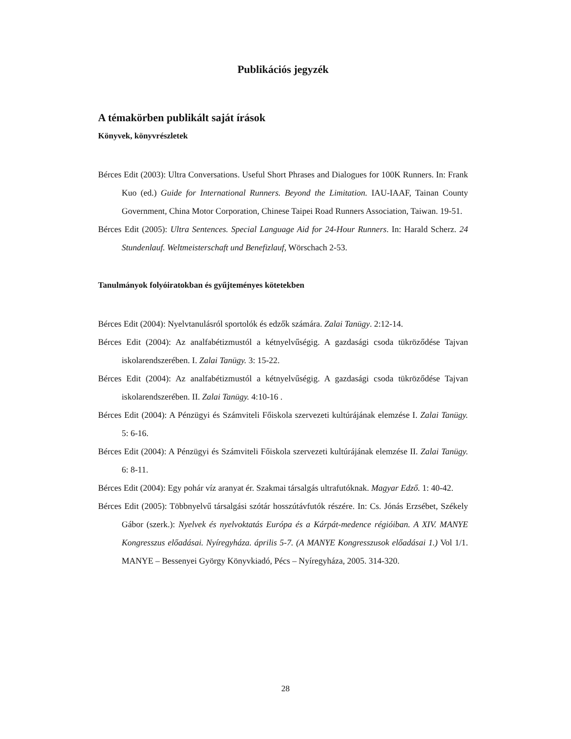Publikációs jegyzék
A témakörben publikált saját írások
Könyvek, könyvrészletek
Bérces Edit (2003): Ultra Conversations. Useful Short Phrases and Dialogues for 100K Runners. In: Frank Kuo (ed.) Guide for International Runners. Beyond the Limitation. IAU-IAAF, Tainan County Government, China Motor Corporation, Chinese Taipei Road Runners Association, Taiwan. 19-51.
Bérces Edit (2005): Ultra Sentences. Special Language Aid for 24-Hour Runners. In: Harald Scherz. 24 Stundenlauf. Weltmeisterschaft und Benefizlauf, Wörschach 2-53.
Tanulmányok folyóiratokban és gyűjteményes kötetekben
Bérces Edit (2004): Nyelvtanulásról sportolók és edzők számára. Zalai Tanügy. 2:12-14.
Bérces Edit (2004): Az analfabétizmustól a kétnyelvűségig. A gazdasági csoda tükröződése Tajvan iskolarendszerében. I. Zalai Tanügy. 3: 15-22.
Bérces Edit (2004): Az analfabétizmustól a kétnyelvűségig. A gazdasági csoda tükröződése Tajvan iskolarendszerében. II. Zalai Tanügy. 4:10-16 .
Bérces Edit (2004): A Pénzügyi és Számviteli Főiskola szervezeti kultúrájának elemzése I. Zalai Tanügy. 5: 6-16.
Bérces Edit (2004): A Pénzügyi és Számviteli Főiskola szervezeti kultúrájának elemzése II. Zalai Tanügy. 6: 8-11.
Bérces Edit (2004): Egy pohár víz aranyat ér. Szakmai társalgás ultrafutóknak. Magyar Edző. 1: 40-42.
Bérces Edit (2005): Többnyelvű társalgási szótár hosszútávfutók részére. In: Cs. Jónás Erzsébet, Székely Gábor (szerk.): Nyelvek és nyelvoktatás Európa és a Kárpát-medence régióiban. A XIV. MANYE Kongresszus előadásai. Nyíregyháza. április 5-7. (A MANYE Kongresszusok előadásai 1.) Vol 1/1. MANYE – Bessenyei György Könyvkiadó, Pécs – Nyíregyháza, 2005. 314-320.
28